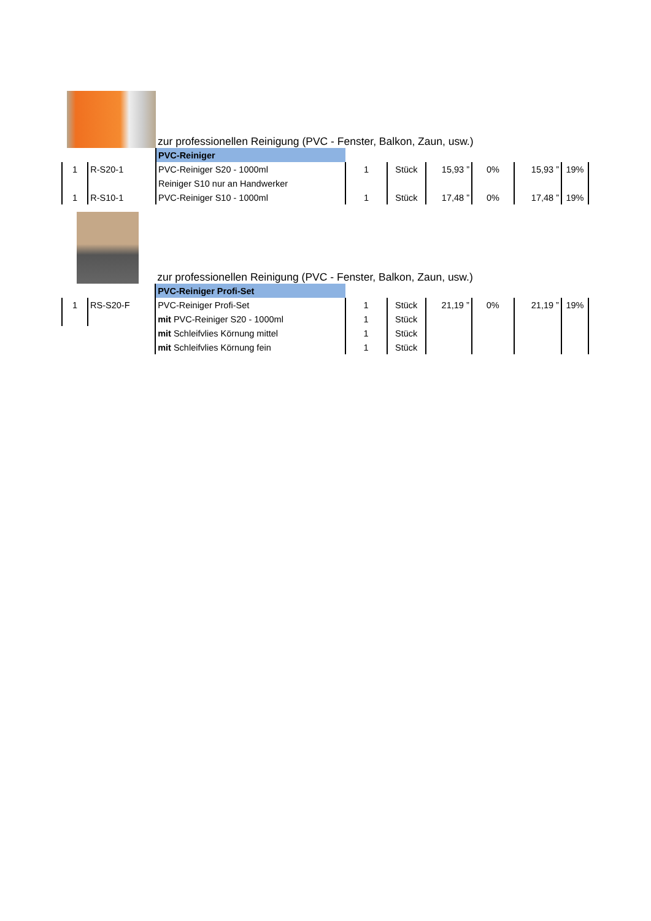| | | zur professionellen Reinigung (PVC - Fenster, Balkon, Zaun, usw.) | | | | | | |
| | | PVC-Reiniger | | | | | | |
| 1 | R-S20-1 | PVC-Reiniger S20 - 1000ml | 1 | Stück | 15,93 ” | 0% | 15,93 ” | 19% |
| | | Reiniger S10 nur an Handwerker | | | | | | |
| 1 | R-S10-1 | PVC-Reiniger S10 - 1000ml | 1 | Stück | 17,48 ” | 0% | 17,48 ” | 19% |
| | | zur professionellen Reinigung (PVC - Fenster, Balkon, Zaun, usw.) | | | | | | |
| | | PVC-Reiniger Profi-Set | | | | | | |
| 1 | RS-S20-F | PVC-Reiniger Profi-Set | 1 | Stück | 21,19 ” | 0% | 21,19 ” | 19% |
| | | mit PVC-Reiniger S20 - 1000ml | 1 | Stück | | | | |
| | | mit Schleifvlies Körnung mittel | 1 | Stück | | | | |
| | | mit Schleifvlies Körnung fein | 1 | Stück | | | | |